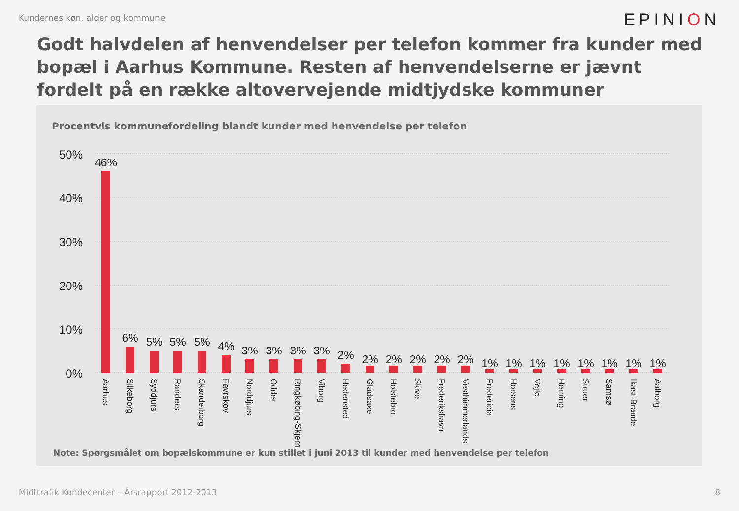Kundernes køn, alder og kommune EPINION
Godt halvdelen af henvendelser per telefon kommer fra kunder med bopæl i Aarhus Kommune. Resten af henvendelserne er jævnt fordelt på en række altovervejende midtjydske kommuner
Procentvis kommunefordeling blandt kunder med henvendelse per telefon
50%
40%
30%
20%
10%
0%
46%
6%
5%
5%
5%
4%
3%
3%
3%
3%
2%
2%
2%
2%
2%
2%
1%
1%
1%
1%
1%
1%
1%
1%
Aarhus
Silkeborg
Syddjurs
Randers
Skanderborg
Favrskov
Norddjurs
Odder
Ringkøbing-Skjern
Viborg
Hedensted
Gladsaxe
Holstebro
Skive
Frederikshavn
Vesthimmerlands
Fredericia
Horsens
Vejle
Herning
Struer
Samsø
Ikast-Brande
Aalborg
Note: Spørgsmålet om bopælskommune er kun stillet i juni 2013 til kunder med henvendelse per telefon
Midttrafik Kundecenter – Årsrapport 2012-2013 8